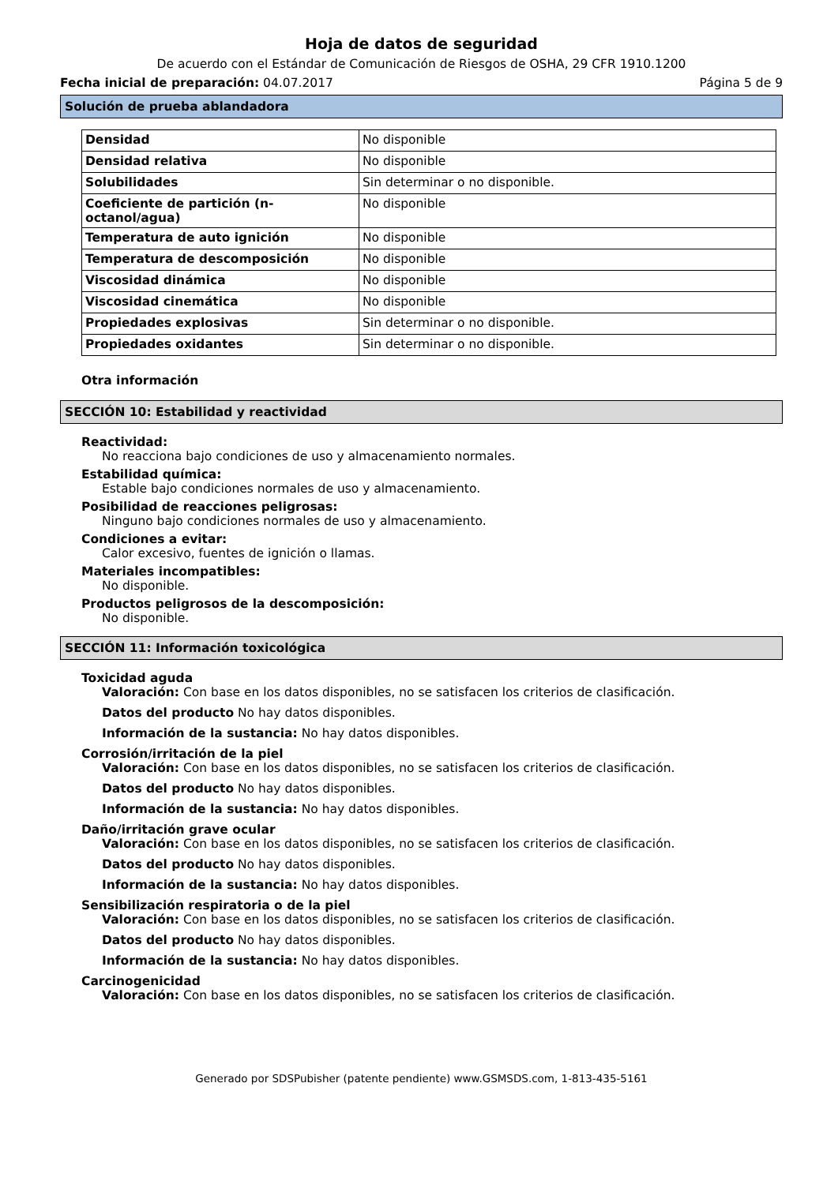Hoja de datos de seguridad
De acuerdo con el Estándar de Comunicación de Riesgos de OSHA, 29 CFR 1910.1200
Fecha inicial de preparación: 04.07.2017 Página 5 de 9
Solución de prueba ablandadora
| Densidad | No disponible |
| Densidad relativa | No disponible |
| Solubilidades | Sin determinar o no disponible. |
| Coeficiente de partición (n-octanol/agua) | No disponible |
| Temperatura de auto ignición | No disponible |
| Temperatura de descomposición | No disponible |
| Viscosidad dinámica | No disponible |
| Viscosidad cinemática | No disponible |
| Propiedades explosivas | Sin determinar o no disponible. |
| Propiedades oxidantes | Sin determinar o no disponible. |
Otra información
SECCIÓN 10: Estabilidad y reactividad
Reactividad:
No reacciona bajo condiciones de uso y almacenamiento normales.
Estabilidad química:
Estable bajo condiciones normales de uso y almacenamiento.
Posibilidad de reacciones peligrosas:
Ninguno bajo condiciones normales de uso y almacenamiento.
Condiciones a evitar:
Calor excesivo, fuentes de ignición o llamas.
Materiales incompatibles:
No disponible.
Productos peligrosos de la descomposición:
No disponible.
SECCIÓN 11: Información toxicológica
Toxicidad aguda
Valoración: Con base en los datos disponibles, no se satisfacen los criterios de clasificación.
Datos del producto No hay datos disponibles.
Información de la sustancia: No hay datos disponibles.
Corrosión/irritación de la piel
Valoración: Con base en los datos disponibles, no se satisfacen los criterios de clasificación.
Datos del producto No hay datos disponibles.
Información de la sustancia: No hay datos disponibles.
Daño/irritación grave ocular
Valoración: Con base en los datos disponibles, no se satisfacen los criterios de clasificación.
Datos del producto No hay datos disponibles.
Información de la sustancia: No hay datos disponibles.
Sensibilización respiratoria o de la piel
Valoración: Con base en los datos disponibles, no se satisfacen los criterios de clasificación.
Datos del producto No hay datos disponibles.
Información de la sustancia: No hay datos disponibles.
Carcinogenicidad
Valoración: Con base en los datos disponibles, no se satisfacen los criterios de clasificación.
Generado por SDSPubisher (patente pendiente) www.GSMSDS.com, 1-813-435-5161